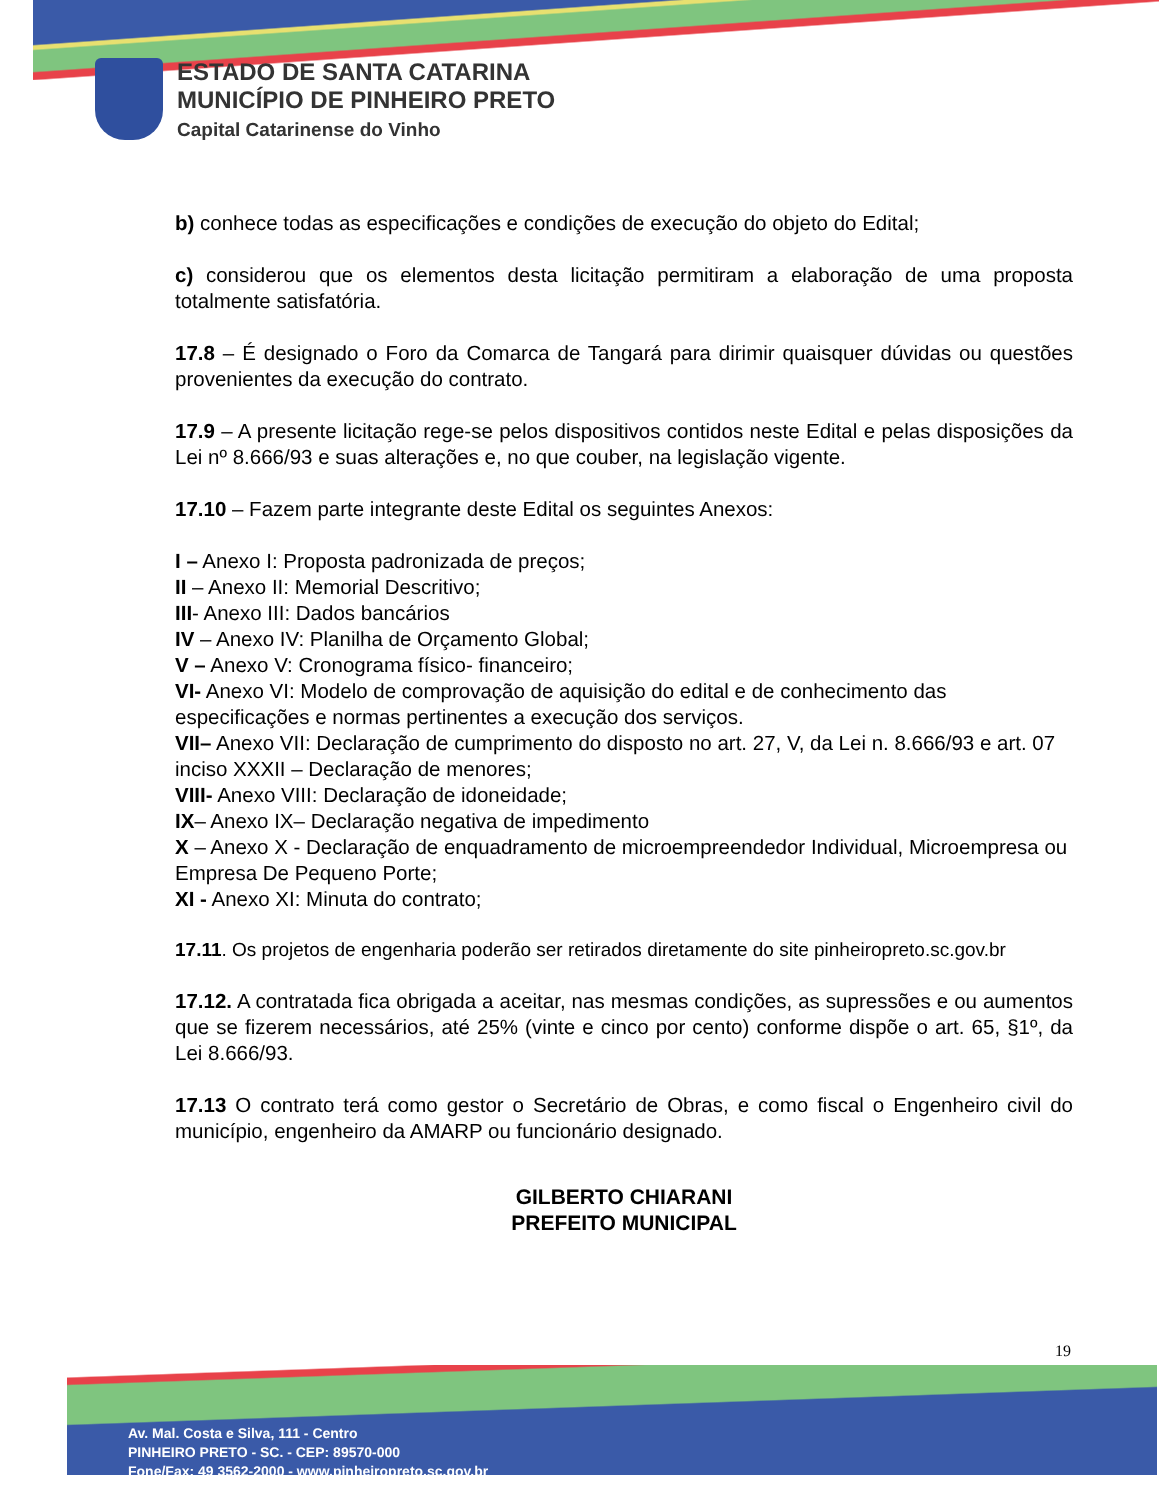ESTADO DE SANTA CATARINA
MUNICÍPIO DE PINHEIRO PRETO
Capital Catarinense do Vinho
b) conhece todas as especificações e condições de execução do objeto do Edital;
c) considerou que os elementos desta licitação permitiram a elaboração de uma proposta totalmente satisfatória.
17.8 – É designado o Foro da Comarca de Tangará para dirimir quaisquer dúvidas ou questões provenientes da execução do contrato.
17.9 – A presente licitação rege-se pelos dispositivos contidos neste Edital e pelas disposições da Lei nº 8.666/93 e suas alterações e, no que couber, na legislação vigente.
17.10 – Fazem parte integrante deste Edital os seguintes Anexos:
I – Anexo I: Proposta padronizada de preços;
II – Anexo II: Memorial Descritivo;
III- Anexo III: Dados bancários
IV – Anexo IV: Planilha de Orçamento Global;
V – Anexo V: Cronograma físico- financeiro;
VI- Anexo VI: Modelo de comprovação de aquisição do edital e de conhecimento das especificações e normas pertinentes a execução dos serviços.
VII– Anexo VII: Declaração de cumprimento do disposto no art. 27, V, da Lei n. 8.666/93 e art. 07 inciso XXXII – Declaração de menores;
VIII- Anexo VIII: Declaração de idoneidade;
IX– Anexo IX– Declaração negativa de impedimento
X – Anexo X - Declaração de enquadramento de microempreendedor Individual, Microempresa ou Empresa De Pequeno Porte;
XI - Anexo XI: Minuta do contrato;
17.11. Os projetos de engenharia poderão ser retirados diretamente do site pinheiropreto.sc.gov.br
17.12. A contratada fica obrigada a aceitar, nas mesmas condições, as supressões e ou aumentos que se fizerem necessários, até 25% (vinte e cinco por cento) conforme dispõe o art. 65, §1º, da Lei 8.666/93.
17.13 O contrato terá como gestor o Secretário de Obras, e como fiscal o Engenheiro civil do município, engenheiro da AMARP ou funcionário designado.
GILBERTO CHIARANI
PREFEITO MUNICIPAL
19
Av. Mal. Costa e Silva, 111 - Centro
PINHEIRO PRETO - SC. - CEP: 89570-000
Fone/Fax: 49 3562-2000 - www.pinheiropreto.sc.gov.br